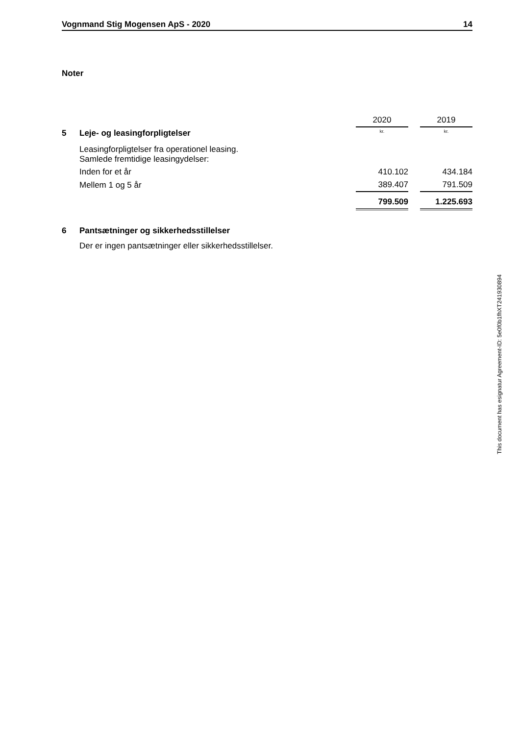Vognmand Stig Mogensen ApS - 2020 14
Noter
| | | 2020 | | 2019 |
| 5 | Leje- og leasingforpligtelser | kr. | | kr. |
| | Leasingforpligtelser fra operationel leasing. Samlede fremtidige leasingydelser: | | | |
| | Inden for et år | 410.102 | | 434.184 |
| | Mellem 1 og 5 år | 389.407 | | 791.509 |
| | | 799.509 | | 1.225.693 |
| 6 | Pantsætninger og sikkerhedsstillelser | | | |
| | Der er ingen pantsætninger eller sikkerhedsstillelser. | | | |
This document has esignatur Agreement-ID: 5e0f0b1fhXT241930894